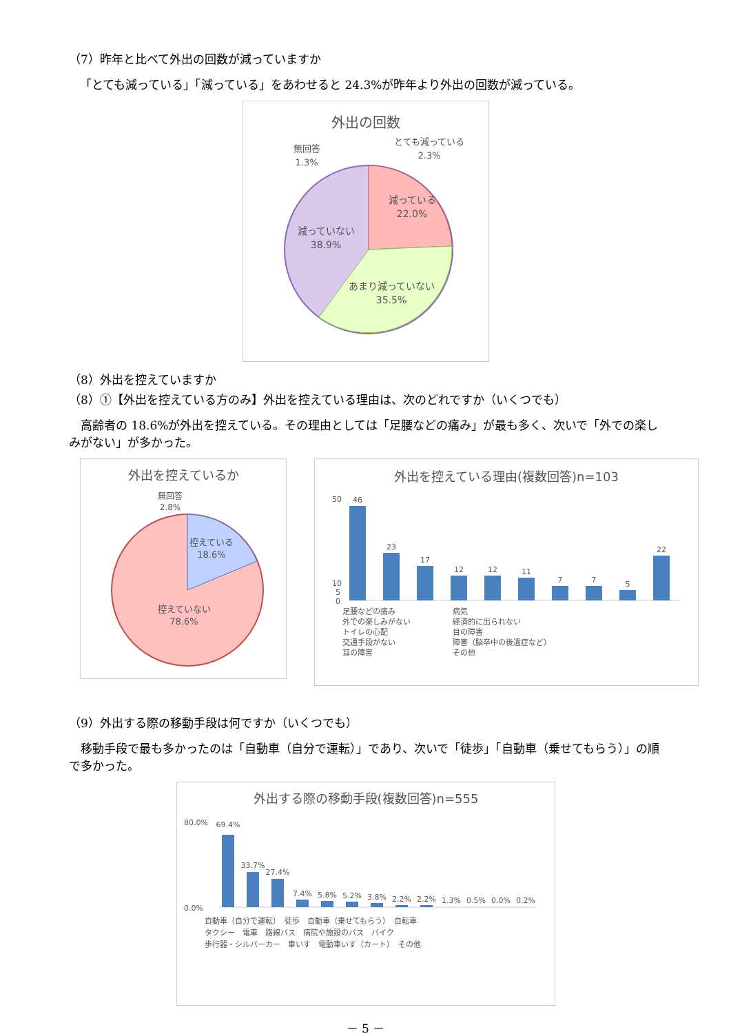（7）昨年と比べて外出の回数が減っていますか
「とても減っている」「減っている」をあわせると 24.3%が昨年より外出の回数が減っている。
外出の回数
とても減っている
2.3%
無回答
1.3%
減っている
22.0%
減っていない
38.9%
あまり減っていない
35.5%
（8）外出を控えていますか
（8）①【外出を控えている方のみ】外出を控えている理由は、次のどれですか（いくつでも）
　高齢者の 18.6%が外出を控えている。その理由としては「足腰などの痛み」が最も多く、次いで「外での楽しみがない」が多かった。
外出を控えているか
無回答
2.8%
控えている
18.6%
控えていない
78.6%
外出を控えている理由(複数回答)n=103
50
10
5
0
46
23
17
12
12
11
7
7
5
22
足腰などの痛み
外での楽しみがない
トイレの心配
交通手段がない
耳の障害
病気
経済的に出られない
目の障害
障害（脳卒中の後遺症など）
その他
（9）外出する際の移動手段は何ですか（いくつでも）
　移動手段で最も多かったのは「自動車（自分で運転）」であり、次いで「徒歩」「自動車（乗せてもらう）」の順で多かった。
外出する際の移動手段(複数回答)n=555
80.0%
0.0%
69.4%
33.7%
27.4%
7.4%
5.8%
5.2%
3.8%
2.2%
2.2%
1.3%
0.5%
0.0%
0.2%
自動車（自分で運転）　徒歩　自動車（乗せてもらう）　自転車
タクシー　電車　路線バス　病院や施設のバス　バイク
歩行器・シルバーカー　車いす　電動車いす（カート）　その他
－ 5 －